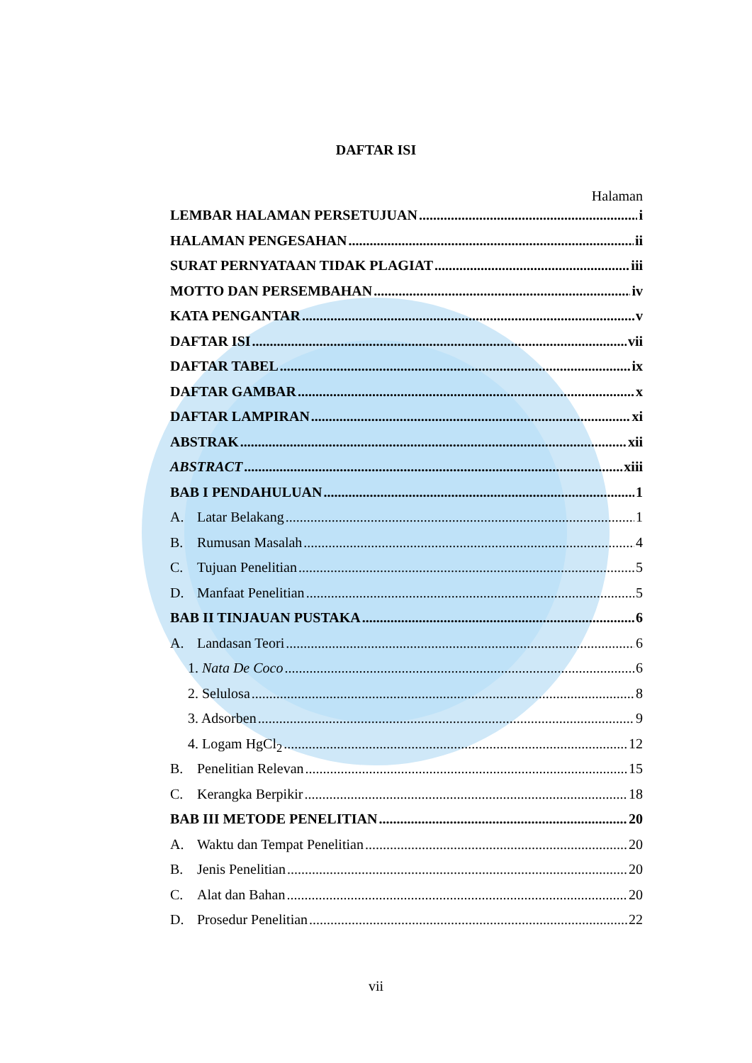DAFTAR ISI
Halaman
LEMBAR HALAMAN PERSETUJUAN i
HALAMAN PENGESAHAN ii
SURAT PERNYATAAN TIDAK PLAGIAT iii
MOTTO DAN PERSEMBAHAN iv
KATA PENGANTAR v
DAFTAR ISI vii
DAFTAR TABEL ix
DAFTAR GAMBAR x
DAFTAR LAMPIRAN xi
ABSTRAK xii
ABSTRACT xiii
BAB I PENDAHULUAN 1
A. Latar Belakang 1
B. Rumusan Masalah 4
C. Tujuan Penelitian 5
D. Manfaat Penelitian 5
BAB II TINJAUAN PUSTAKA 6
A. Landasan Teori 6
1. Nata De Coco 6
2. Selulosa 8
3. Adsorben 9
4. Logam HgCl<sub>2</sub> 12
B. Penelitian Relevan 15
C. Kerangka Berpikir 18
BAB III METODE PENELITIAN 20
A. Waktu dan Tempat Penelitian 20
B. Jenis Penelitian 20
C. Alat dan Bahan 20
D. Prosedur Penelitian 22
vii